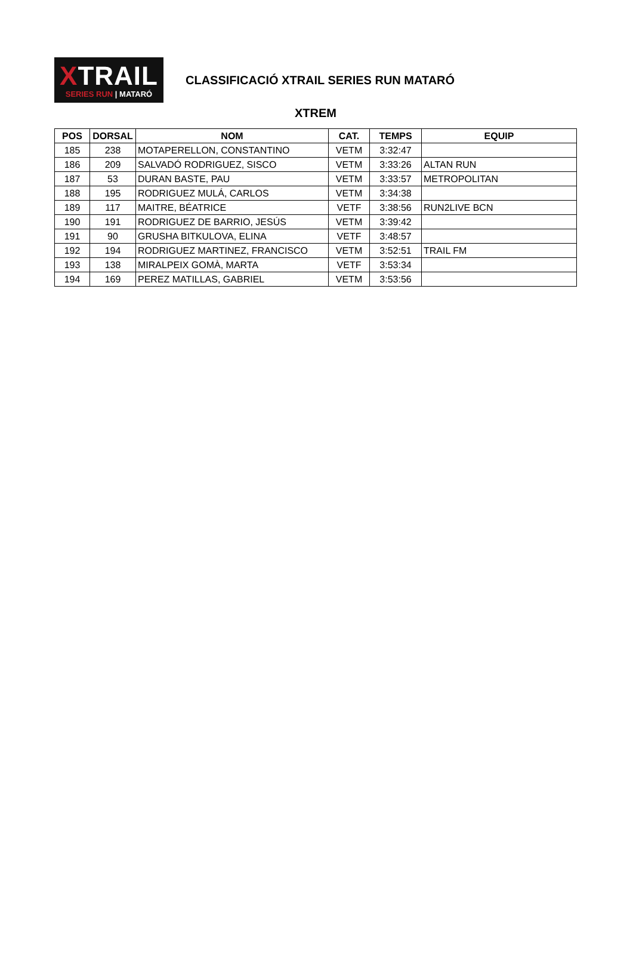XTRAIL
SERIES RUN | MATARÓ
CLASSIFICACIÓ XTRAIL SERIES RUN MATARÓ
XTREM
| POS | DORSAL | NOM | CAT. | TEMPS | EQUIP |
| --- | --- | --- | --- | --- | --- |
| 185 | 238 | MOTAPERELLON, CONSTANTINO | VETM | 3:32:47 | |
| 186 | 209 | SALVADÓ RODRIGUEZ, SISCO | VETM | 3:33:26 | ALTAN RUN |
| 187 | 53 | DURAN BASTE, PAU | VETM | 3:33:57 | METROPOLITAN |
| 188 | 195 | RODRIGUEZ MULÁ, CARLOS | VETM | 3:34:38 | |
| 189 | 117 | MAITRE, BÉATRICE | VETF | 3:38:56 | RUN2LIVE BCN |
| 190 | 191 | RODRIGUEZ DE BARRIO, JESÚS | VETM | 3:39:42 | |
| 191 | 90 | GRUSHA BITKULOVA, ELINA | VETF | 3:48:57 | |
| 192 | 194 | RODRIGUEZ MARTINEZ, FRANCISCO | VETM | 3:52:51 | TRAIL FM |
| 193 | 138 | MIRALPEIX GOMÀ, MARTA | VETF | 3:53:34 | |
| 194 | 169 | PEREZ MATILLAS, GABRIEL | VETM | 3:53:56 | |